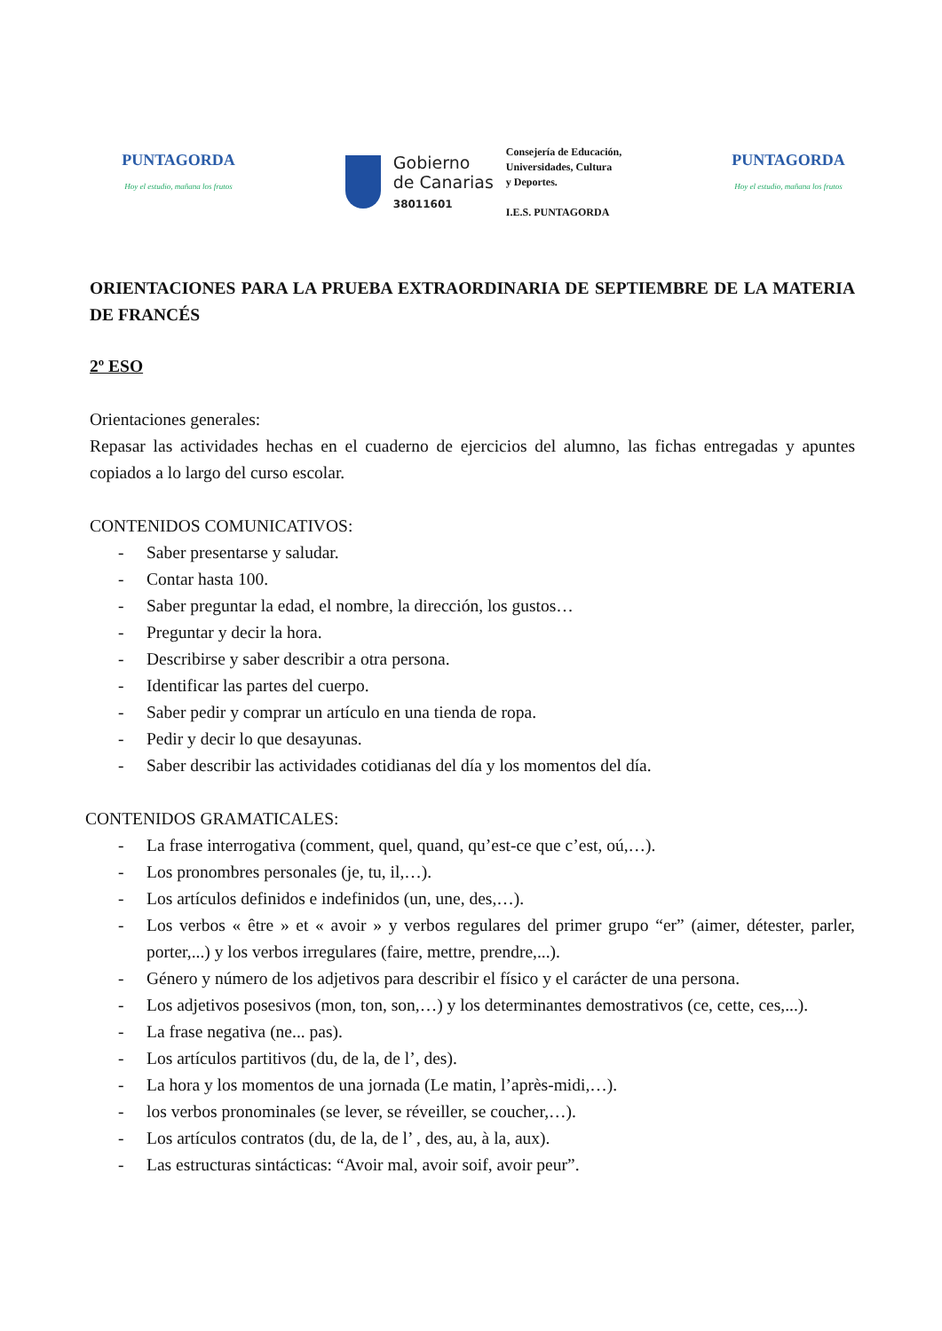PUNTAGORDA
Hoy el estudio, mañana los frutos
Gobierno
de Canarias
38011601
Consejería de Educación,
Universidades, Cultura
y Deportes.
I.E.S. PUNTAGORDA
PUNTAGORDA
Hoy el estudio, mañana los frutos
ORIENTACIONES PARA LA PRUEBA EXTRAORDINARIA DE SEPTIEMBRE DE LA MATERIA DE FRANCÉS
2º ESO
Orientaciones generales:
Repasar las actividades hechas en el cuaderno de ejercicios del alumno, las fichas entregadas y apuntes copiados a lo largo del curso escolar.
CONTENIDOS COMUNICATIVOS:
- Saber presentarse y saludar.
- Contar hasta 100.
- Saber preguntar la edad, el nombre, la dirección, los gustos…
- Preguntar y decir la hora.
- Describirse y saber describir a otra persona.
- Identificar las partes del cuerpo.
- Saber pedir y comprar un artículo en una tienda de ropa.
- Pedir y decir lo que desayunas.
- Saber describir las actividades cotidianas del día y los momentos del día.
CONTENIDOS GRAMATICALES:
- La frase interrogativa (comment, quel, quand, qu’est-ce que c’est, oú,…).
- Los pronombres personales (je, tu, il,…).
- Los artículos definidos e indefinidos (un, une, des,…).
- Los verbos « être » et « avoir » y verbos regulares del primer grupo “er” (aimer, détester, parler, porter,...) y los verbos irregulares (faire, mettre, prendre,...).
- Género y número de los adjetivos para describir el físico y el carácter de una persona.
- Los adjetivos posesivos (mon, ton, son,…) y los determinantes demostrativos (ce, cette, ces,...).
- La frase negativa (ne... pas).
- Los artículos partitivos (du, de la, de l’, des).
- La hora y los momentos de una jornada (Le matin, l’après-midi,…).
- los verbos pronominales (se lever, se réveiller, se coucher,…).
- Los artículos contratos (du, de la, de l’ , des, au, à la, aux).
- Las estructuras sintácticas: “Avoir mal, avoir soif, avoir peur”.